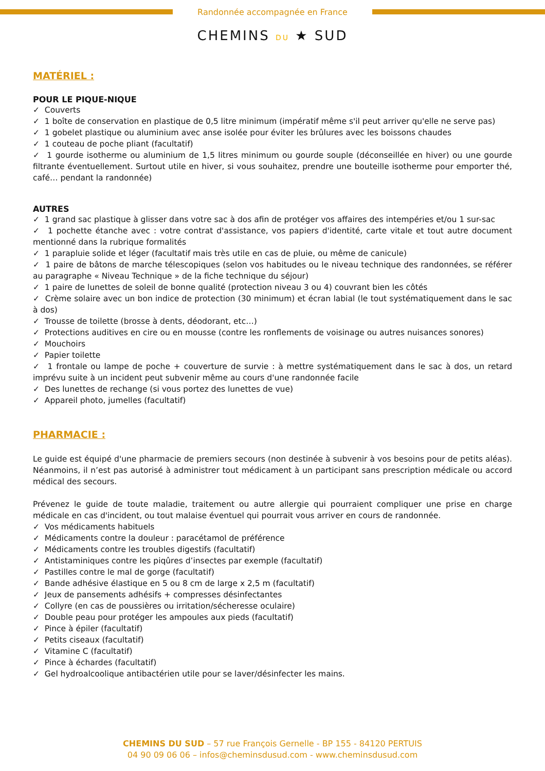Randonnée accompagnée en France
CHEMINS DU ★ SUD
MATÉRIEL :
POUR LE PIQUE-NIQUE
✓ Couverts
✓ 1 boîte de conservation en plastique de 0,5 litre minimum (impératif même s'il peut arriver qu'elle ne serve pas)
✓ 1 gobelet plastique ou aluminium avec anse isolée pour éviter les brûlures avec les boissons chaudes
✓ 1 couteau de poche pliant (facultatif)
✓ 1 gourde isotherme ou aluminium de 1,5 litres minimum ou gourde souple (déconseillée en hiver) ou une gourde filtrante éventuellement. Surtout utile en hiver, si vous souhaitez, prendre une bouteille isotherme pour emporter thé, café… pendant la randonnée)
AUTRES
✓ 1 grand sac plastique à glisser dans votre sac à dos afin de protéger vos affaires des intempéries et/ou 1 sur-sac
✓ 1 pochette étanche avec : votre contrat d'assistance, vos papiers d'identité, carte vitale et tout autre document mentionné dans la rubrique formalités
✓ 1 parapluie solide et léger (facultatif mais très utile en cas de pluie, ou même de canicule)
✓ 1 paire de bâtons de marche télescopiques (selon vos habitudes ou le niveau technique des randonnées, se référer au paragraphe « Niveau Technique » de la fiche technique du séjour)
✓ 1 paire de lunettes de soleil de bonne qualité (protection niveau 3 ou 4) couvrant bien les côtés
✓ Crème solaire avec un bon indice de protection (30 minimum) et écran labial (le tout systématiquement dans le sac à dos)
✓ Trousse de toilette (brosse à dents, déodorant, etc…)
✓ Protections auditives en cire ou en mousse (contre les ronflements de voisinage ou autres nuisances sonores)
✓ Mouchoirs
✓ Papier toilette
✓ 1 frontale ou lampe de poche + couverture de survie : à mettre systématiquement dans le sac à dos, un retard imprévu suite à un incident peut subvenir même au cours d'une randonnée facile
✓ Des lunettes de rechange (si vous portez des lunettes de vue)
✓ Appareil photo, jumelles (facultatif)
PHARMACIE :
Le guide est équipé d'une pharmacie de premiers secours (non destinée à subvenir à vos besoins pour de petits aléas). Néanmoins, il n’est pas autorisé à administrer tout médicament à un participant sans prescription médicale ou accord médical des secours.
Prévenez le guide de toute maladie, traitement ou autre allergie qui pourraient compliquer une prise en charge médicale en cas d'incident, ou tout malaise éventuel qui pourrait vous arriver en cours de randonnée.
✓ Vos médicaments habituels
✓ Médicaments contre la douleur : paracétamol de préférence
✓ Médicaments contre les troubles digestifs (facultatif)
✓ Antistaminiques contre les piqûres d’insectes par exemple (facultatif)
✓ Pastilles contre le mal de gorge (facultatif)
✓ Bande adhésive élastique en 5 ou 8 cm de large x 2,5 m (facultatif)
✓ Jeux de pansements adhésifs + compresses désinfectantes
✓ Collyre (en cas de poussières ou irritation/sécheresse oculaire)
✓ Double peau pour protéger les ampoules aux pieds (facultatif)
✓ Pince à épiler (facultatif)
✓ Petits ciseaux (facultatif)
✓ Vitamine C (facultatif)
✓ Pince à échardes (facultatif)
✓ Gel hydroalcoolique antibactérien utile pour se laver/désinfecter les mains.
CHEMINS DU SUD – 57 rue François Gernelle - BP 155 - 84120 PERTUIS
04 90 09 06 06 – infos@cheminsdusud.com - www.cheminsdusud.com